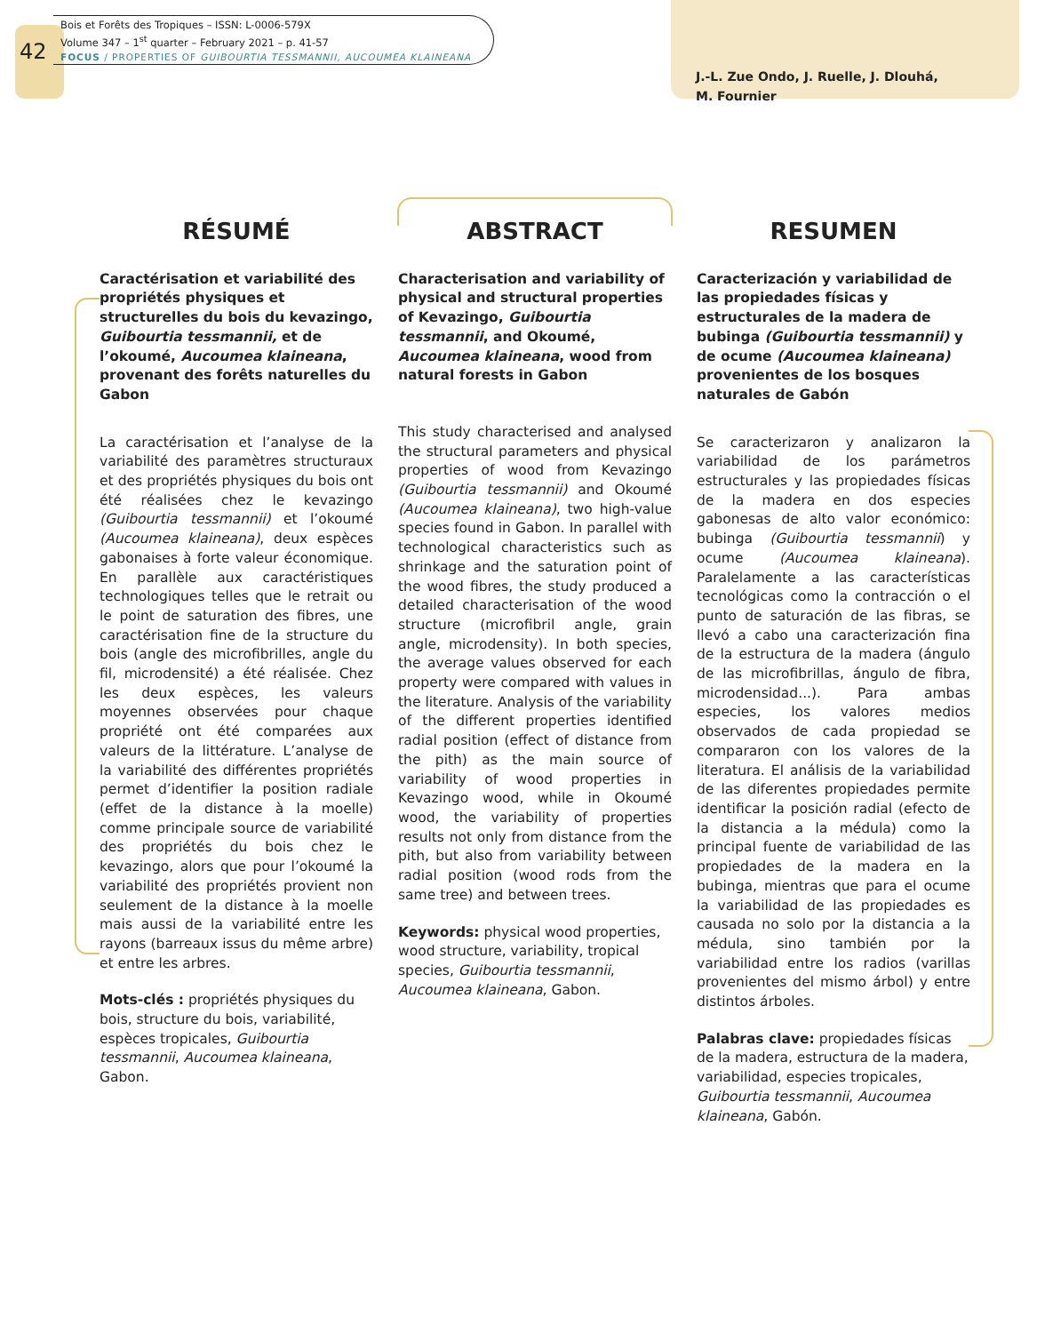42
Bois et Forêts des Tropiques – ISSN: L-0006-579X
Volume 347 – 1<sup>st</sup> quarter – February 2021 – p. 41-57
FOCUS / PROPERTIES OF GUIBOURTIA TESSMANNII, AUCOUMEA KLAINEANA
J.-L. Zue Ondo, J. Ruelle, J. Dlouhá,
M. Fournier
RÉSUMÉ
Caractérisation et variabilité des propriétés physiques et structurelles du bois du kevazingo, Guibourtia tessmannii, et de l’okoumé, Aucoumea klaineana, provenant des forêts naturelles du Gabon
La caractérisation et l’analyse de la variabilité des paramètres structuraux et des propriétés physiques du bois ont été réalisées chez le kevazingo (Guibourtia tessmannii) et l’okoumé (Aucoumea klaineana), deux espèces gabonaises à forte valeur économique. En parallèle aux caractéristiques technologiques telles que le retrait ou le point de saturation des fibres, une caractérisation fine de la structure du bois (angle des microfibrilles, angle du fil, microdensité) a été réalisée. Chez les deux espèces, les valeurs moyennes observées pour chaque propriété ont été comparées aux valeurs de la littérature. L’analyse de la variabilité des différentes propriétés permet d’identifier la position radiale (effet de la distance à la moelle) comme principale source de variabilité des propriétés du bois chez le kevazingo, alors que pour l’okoumé la variabilité des propriétés provient non seulement de la distance à la moelle mais aussi de la variabilité entre les rayons (barreaux issus du même arbre) et entre les arbres.
Mots-clés : propriétés physiques du bois, structure du bois, variabilité, espèces tropicales, Guibourtia tessmannii, Aucoumea klaineana, Gabon.
ABSTRACT
Characterisation and variability of physical and structural properties of Kevazingo, Guibourtia tessmannii, and Okoumé, Aucoumea klaineana, wood from natural forests in Gabon
This study characterised and analysed the structural parameters and physical properties of wood from Kevazingo (Guibourtia tessmannii) and Okoumé (Aucoumea klaineana), two high-value species found in Gabon. In parallel with technological characteristics such as shrinkage and the saturation point of the wood fibres, the study produced a detailed characterisation of the wood structure (microfibril angle, grain angle, microdensity). In both species, the average values observed for each property were compared with values in the literature. Analysis of the variability of the different properties identified radial position (effect of distance from the pith) as the main source of variability of wood properties in Kevazingo wood, while in Okoumé wood, the variability of properties results not only from distance from the pith, but also from variability between radial position (wood rods from the same tree) and between trees.
Keywords: physical wood properties, wood structure, variability, tropical species, Guibourtia tessmannii, Aucoumea klaineana, Gabon.
RESUMEN
Caracterización y variabilidad de las propiedades físicas y estructurales de la madera de bubinga (Guibourtia tessmannii) y de ocume (Aucoumea klaineana) provenientes de los bosques naturales de Gabón
Se caracterizaron y analizaron la variabilidad de los parámetros estructurales y las propiedades físicas de la madera en dos especies gabonesas de alto valor económico: bubinga (Guibourtia tessmannii) y ocume (Aucoumea klaineana). Paralelamente a las características tecnológicas como la contracción o el punto de saturación de las fibras, se llevó a cabo una caracterización fina de la estructura de la madera (ángulo de las microfibrillas, ángulo de fibra, microdensidad...). Para ambas especies, los valores medios observados de cada propiedad se compararon con los valores de la literatura. El análisis de la variabilidad de las diferentes propiedades permite identificar la posición radial (efecto de la distancia a la médula) como la principal fuente de variabilidad de las propiedades de la madera en la bubinga, mientras que para el ocume la variabilidad de las propiedades es causada no solo por la distancia a la médula, sino también por la variabilidad entre los radios (varillas provenientes del mismo árbol) y entre distintos árboles.
Palabras clave: propiedades físicas de la madera, estructura de la madera, variabilidad, especies tropicales, Guibourtia tessmannii, Aucoumea klaineana, Gabón.